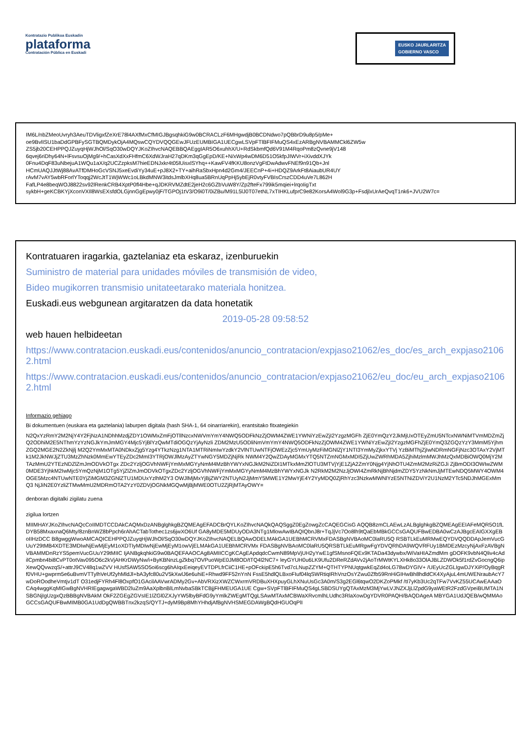Kontratazio Publikoa Euskadin
plataforma
Contratación Pública en Euskadi
EUSKO JAURLARITZA
GOBIERNO VASCO
IM6L/nbZMeoUvryh3AeuTDVligxfZeXrE78l4AXfMxCfMIGJBgsqhkiG9w0BCRACLzF6MHgwdjB0BCDNdwo7pQBbrD9u8p5/pMe+
oe9BvlISU1baDdGPBFySGTBQMDykOjA4MQswCQYDVQQGEwJFUzEUMBIGA1UECgwLSVpFTlBFIFMuQS4xEzARBgNVBAMMCkl6ZW5w
ZS5jb20CEHPPQJZuyqHjWJhOl/SqO30wDQYJKoZIhvcNAQEBBQAEggIAR5O6xuhhX/U+RdSkbmfQd6V91M4RqoPm8zQvne9jV148
6qvej6riDhy64N+lFsvsuOjMg9/+hCasXdXxFHfmC6XdWJraH27qDKm3qGgEpD/KE+N/xWp4wDM6D51O5kfpJIWVr+iXivddXJYk
0Fnu4DqF83uNbejuA1WQu1aX/q2UCZzpksM7hieEDNJxkr4t05lUisxlSYhq++KawFV4fKKU8onzVgFtDwAdwvFNEf9n91Qb+Jnl
HCmUAQJJtWj88AvATfDMHoGcVSNJ5xeEvdiYy34uE+pJ8X2+TY+aihRaSbxHpn4d2Gm4/JEECnP+4i+HDQZ9ArkFt8AiaubUR4UY
rAvM7vAY5wbRForlYToqqj2WcJtT1WjWWc1oLBkdMNW3itdsJmlbXHq8ua5BRnUqPpHj5ybEjR0vtyFVBIsCrszCDD4uVe7L862H
FafLP4e8beqWOJ8822sv92lRenkCRB4XptP0fl4Hbe+qJDKRVMZdtE2jeH2c6GZbVuW8Y/Zp2fteFx799ik5mqiei+lrqoIigTxt
sykbH+geKCBKYjXconVXIl8WsEXsfdOLGjnnGgEpwy0jF/TGPOj1tV3/O9i0T/0iZBu/M91L5lJ0T07etNL7xTIHKLufprC9e82KorsA4Wol9G3p+FsdjlxUrAeQvqT1nk6+JVU2W7c=
Kontratuaren iragarkia, gaztelaniaz eta eskaraz, izenburuekin
Suministro de material para unidades móviles de transmisión de video,
Bideo mugikorren transmisio unitateetarako materiala honitzea.
Euskadi.eus webgunean argitaratzen da data honetatik
2019-05-28 09:58:52
web hauen helbideetan
https://www.contratacion.euskadi.eus/contenidos/anuncio_contratacion/expjaso21062/es_doc/es_arch_expjaso21062.html
https://www.contratacion.euskadi.eus/contenidos/anuncio_contratacion/expjaso21062/eu_doc/eu_arch_expjaso21062.html
Informazio gehiago
Bi dokumentuen (euskara eta gaztelania) laburpen digitala (hash SHA-1, 64 oinarriarekin), erantsitako fitxategiekin
N2QxYzRmY2M2NjY4Y2FjNzA1NDhhMzdjZDY1OWMxZmFjOTllNzcxNWVmYmY4NWQ5ODFkNzZjOWM4ZWE1YWNiYzEwZjI2YzgzMGFh ZjE0YmQzY2JkMjUxOTEyZmU5NTcxNWNiMTVmMDZmZjQ2ODhiM2E5NThmYzYzNGJkYmJmMGY4Mjc5YjBlYzQwMTdiOGQzYjAyNzli ZDM2MzU5ODliNmVmYmY4NWQ5ODFkNzZjOWM4ZWE1YWNiYzEwZjI2YzgzMGFhZjE0YmQ3ZGQzYzY3MmM5YjhmZGQ2MGE2N2ZkNjlj M2Q2YmMxMTA0NDkxZjg5Yzg4YTkzNzg1NTA1MTRiNmIwYzdkY2VlNTUwNTFjOWEzZjc5YmUyMzFiMGNlZjY1NTI3YmMyZjkxYTVj YzBiMThjZjIwNDRmNGFjNzc3OTAxY2VjMTk1M2JkNWJjZTU3MzZhNzk0MmEwYTEyZDc2MmI3YTRjOWJlMzAyZTYwNGY5MDZjNjRk NWM4Y2QwZDAyMGMxYTQ5NTZmNGMxMDI5ZjUwZWRhMDA5ZjhiMzlmMWJhMzQxMDBiOWQ0MjY2MTAzMmU2YTEzNDZlZmJmODVkOTgx ZDc2YzljOGVhNWFjYmMxMGYyNmM4MzBhYWYxNGJkM2NiZDI1MTkxMmZlOTU3MTVjYjE1ZjA2ZmY0Njg4YjNhOTU4ZmM2MzRiZGJi ZjBmODI3OWIwZWM0MDE3YjhkM2IwMjc5YmQzNjM1OTg5YjZlZmJmODVkOTgxZDc2YzljOGVhNWFjYmMxMGYyNmM4MzBhYWYxNGJk N2RkM2M2NzJjOWI4ZmRkNjBhNjdmZDY5YzNkNmJjMTEwNDQ5MWY4OWM4OGE5Mzc4NTUwNTE0YjZiMGM3ZGNlZTU1MDUxYzlhM2Y3 OWJlMjMxYjBjZWY2NTUyN2JjMmY5MWE1Y2MwYjE4Y2YyMDQ0ZjRhYzc3NzkwMWNlYzE5NTNiZDViY2U1NzM2YTc5NDJhMGExMmQ3 NjJiN2E0YzliZTMwMmU2MDRmOTA2YzY0ZDVjOGNkMGQwMjBjMWE0OTU2ZjRjMTAyOWY=
denboran digitalki zigilatu zuena
zigilua lortzen
MIIMHAYJKoZIhvcNAQcCoIIMDTCCDAkCAQMxDzANBglghkgBZQMEAgEFADCBrQYLKoZIhvcNAQkQAQSggZ0EgZowgZcCAQEGCisG AQQB8zmCLAEwLzALBglghkgBZQMEAgEEIAFeMQR5O1fLDYB58MxaxnaQ6Mty/8znBnWZ8bPpch6rAhACTabTothec1zs6jwXO6Uf GA8yMDE5MDUyODA3NTg1MlowAwIBAQIQbnJ8r+TqJjVc7Oo8lh9tQaEbMBkGCCsGAQUFBwEDBA0wCzAJBgcEAIGXXgEBoIIHzDCC B8gwggWwoAMCAQICEHPPQJZuyqHjWJhOl/SqO30wDQYJKoZIhvcNAQELBQAwODELMAkGA1UEBhMCRVMxFDASBgNVBAoMC0laRU5Q RSBTLkEuMRMwEQYDVQQDDApJemVucGUuY29tMB4XDTE3MDIwNjEwMjEyM1oXDTIyMDIwNjEwMjEyM1owVjELMAkGA1UEBhMCRVMx FDASBgNVBAoMC0laRU5QRSBTLkEuMRgwFgYDVQRhDA9WQVRFUy1BMDEzMzcyNjAxFzAVBgNVBAMMDnRzYS5pemVucGUuY29tMIIC IjANBgkqhkiG9w0BAQEFAAOCAg8AMIICCgKCAgEApdqdcCwmN89MpVjUH2yYwE1gfSMsnoFQEx9KTADa43dywbx/WiVaHIAZmdMm gDOFK9vbN4Qliv4cAdilCpmbn4bi8CvPT0otVav095O6c2kVjAHKrDWyNw/i+ByKBNnzLgZkbq7OVPuoWpE0JM8OD/tTQ4l2NC7+ leyGYUH0u6LK9Ufu2DReRZdAVv2jAoTrMWtKYLXHk8o33OlAJBLZDWOk5f1rdZvGocngQ6ipXewQQvwzqS/+attrJ9CV48q1wZVV HUsfSAW5SO5oi6scg6hAIqxEeiqeyEVTDPLfrCiiC1HE+pOFckipE5h6Tvd7cLNupZZYM+QTHTYPNUqtgwkEqZd4oLG78wDYGIV+ /UEyUcZGLIgwDJYXiP/OyBqgRf0VHU+gwprm5e6uBvmVTTylhVeUf2yhMldJl+bA3yfc80u2V5kXwlJ6e6uhiE+Rhwd9FF52nYnN FssE5hdlQLBxoFIuf04lqSWRtiqIRhVnzOsYZwu0Zfb59RnHiGIHwBh8hdldCK4XyAjuL4mUWENraubAcY7wDoROodheVmtjv1dT O31edjFYRh4Fl8OxpfO1GAcilAAVwrADMy2Gv+AbVRXizXWZCWxrmVRDBuXHXpuyGLhXNuUsGc3A0m/S3g2EGl6tqwO2DKZoPMkf /tI7yKb3Uc2qTFw7VvKZ55UCAwEAAaOCAq4wggKqMIGwBgNVHRIEgagwgaWBD2luZm9AaXplbnBlLmNvbaSBkTCBjjFHMEUGA1UE Cgw+SVpFTlBFIFMuQS4gLSBDSUYgQTAxMzM3MjYwLVJNZXJjLlZpdG9yaWEtR2FzdGVpeiBUMTA1NSBGNjIgUzgxQzBBBgNVBAkM OkF2ZGEgZGVsIE1lZGl0ZXJyYW5lbyBFdG9yYmlkZWEgMTQgLSAwMTAxMCBWaXRvcmlhLUdhc3RlaXowDgYDVR0PAQH/BAQDAgeA MBYGA1UdJQEB/wQMMAoGCCsGAQUFBwMIMB0GA1UdDgQWBBTnx2kzqS/QYTJ+dyM9Bp8MhYHhdjAfBgNVHSMEGDAWgBQdHGUOqPlI